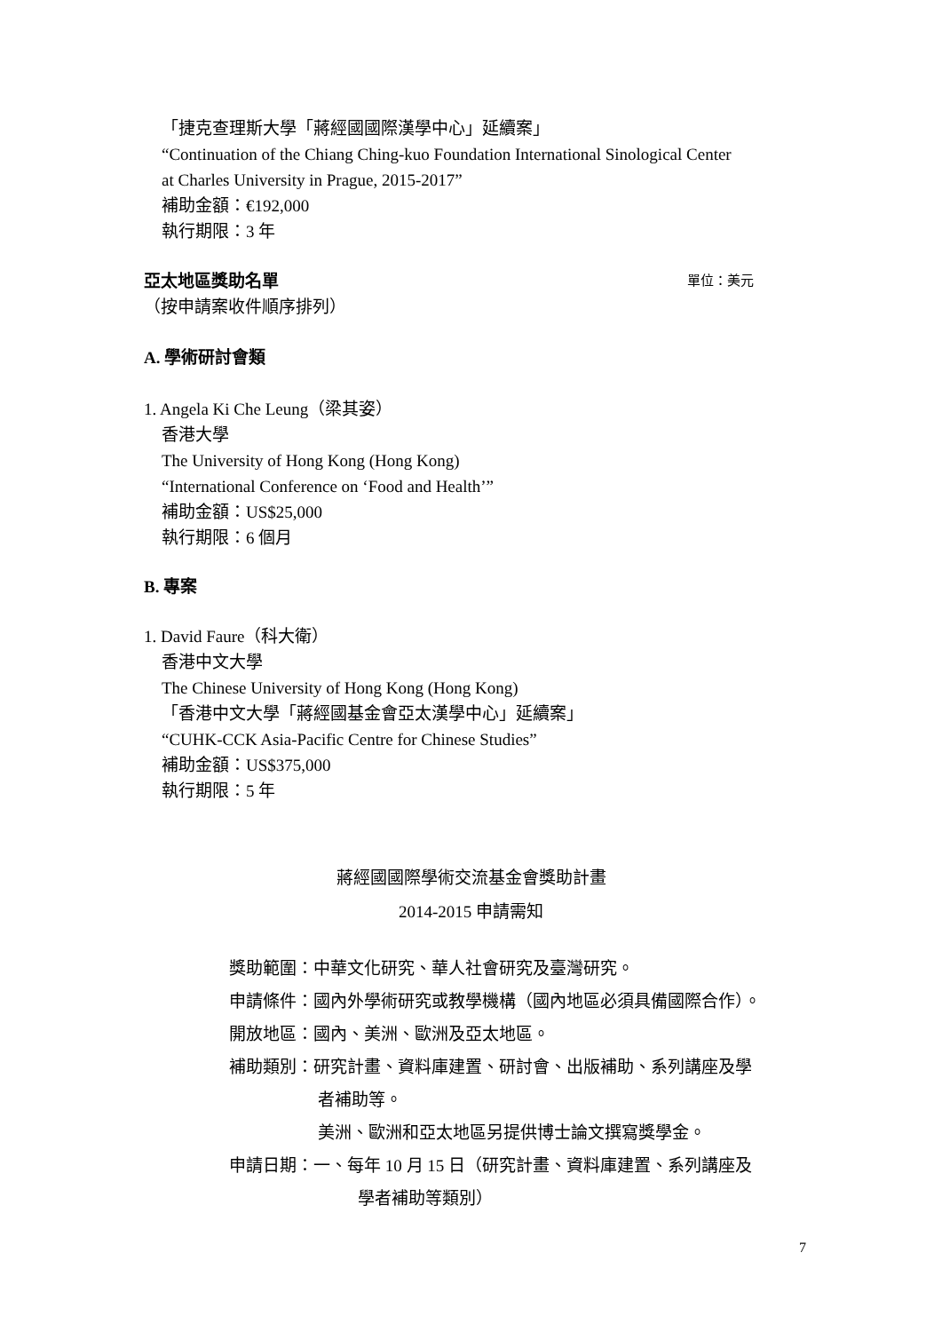「捷克查理斯大學「蔣經國國際漢學中心」延續案」
“Continuation of the Chiang Ching-kuo Foundation International Sinological Center
at Charles University in Prague, 2015-2017”
補助金額：€192,000
執行期限：3 年
亞太地區獎助名單 單位：美元
（按申請案收件順序排列）
A. 學術研討會類
1. Angela Ki Che Leung（梁其姿）
香港大學
The University of Hong Kong (Hong Kong)
“International Conference on ‘Food and Health’”
補助金額：US$25,000
執行期限：6 個月
B. 專案
1. David Faure（科大衛）
香港中文大學
The Chinese University of Hong Kong (Hong Kong)
「香港中文大學「蔣經國基金會亞太漢學中心」延續案」
“CUHK-CCK Asia-Pacific Centre for Chinese Studies”
補助金額：US$375,000
執行期限：5 年
蔣經國國際學術交流基金會獎助計畫
2014-2015 申請需知
獎助範圍：中華文化研究、華人社會研究及臺灣研究。
申請條件：國內外學術研究或教學機構（國內地區必須具備國際合作）。
開放地區：國內、美洲、歐洲及亞太地區。
補助類別：研究計畫、資料庫建置、研討會、出版補助、系列講座及學
者補助等。
美洲、歐洲和亞太地區另提供博士論文撰寫獎學金。
申請日期：一、每年 10 月 15 日（研究計畫、資料庫建置、系列講座及
學者補助等類別）
7